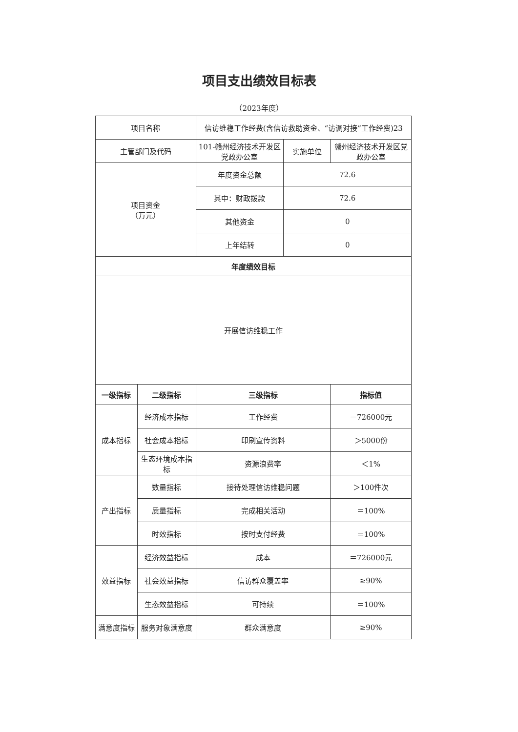项目支出绩效目标表
（2023年度）
| 项目名称 | | 信访维稳工作经费(含信访救助资金、“访调对接”工作经费)23 | | |
| 主管部门及代码 | | 101-赣州经济技术开发区党政办公室 | 实施单位 | 赣州经济技术开发区党政办公室 |
| 项目资金 （万元） | | 年度资金总额 | 72.6 | |
| | | 其中：财政拨款 | 72.6 | |
| | | 其他资金 | 0 | |
| | | 上年结转 | 0 | |
| 年度绩效目标 | | | | |
| 开展信访维稳工作 | | | | |
| 一级指标 | 二级指标 | 三级指标 | | 指标值 |
| 成本指标 | 经济成本指标 | 工作经费 | | ＝726000元 |
| | 社会成本指标 | 印刷宣传资料 | | ＞5000份 |
| | 生态环境成本指标 | 资源浪费率 | | ＜1% |
| 产出指标 | 数量指标 | 接待处理信访维稳问题 | | ＞100件次 |
| | 质量指标 | 完成相关活动 | | ＝100% |
| | 时效指标 | 按时支付经费 | | ＝100% |
| 效益指标 | 经济效益指标 | 成本 | | ＝726000元 |
| | 社会效益指标 | 信访群众覆盖率 | | ≥90% |
| | 生态效益指标 | 可持续 | | ＝100% |
| 满意度指标 | 服务对象满意度 | 群众满意度 | | ≥90% |